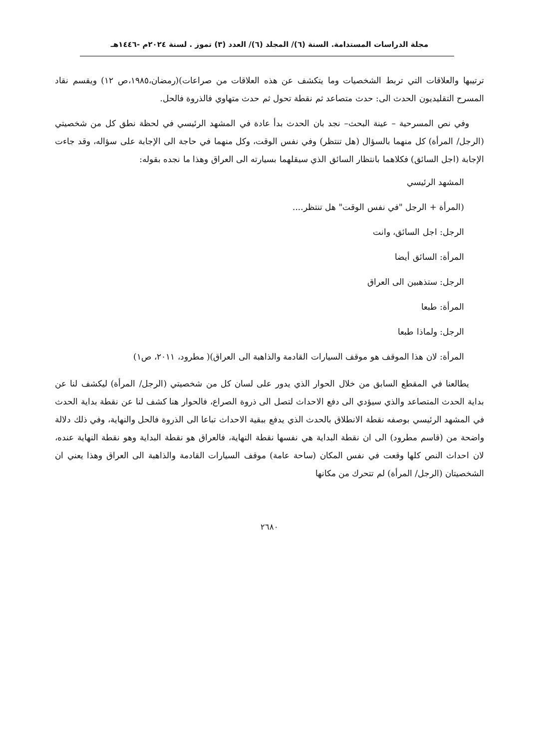مجلة الدراسات المستدامة. السنة (٦)/ المجلد (٦)/ العدد (٣) تموز . لسنة ٢٠٢٤م -١٤٤٦هـ
ترتيبها والعلاقات التي تربط الشخصيات وما يتكشف عن هذه العلاقات من صراعات)(رمضان،١٩٨٥،ص ١٢) ويقسم نقاد المسرح التقليديون الحدث الى: حدث متصاعد ثم نقطة تحول ثم حدث متهاوي فالذروة فالحل.
وفي نص المسرحية – عينة البحث– نجد بان الحدث بدأ عادة في المشهد الرئيسي في لحظة نطق كل من شخصيتي (الرجل/ المرأة) كل منهما بالسؤال (هل تنتظر) وفي نفس الوقت، وكل منهما في حاجة الى الإجابة على سؤاله، وقد جاءت الإجابة (اجل السائق) فكلاهما بانتظار السائق الذي سيقلهما بسيارته الى العراق وهذا ما نجده بقوله:
المشهد الرئيسي
(المرأة + الرجل "في نفس الوقت" هل تنتظر....
الرجل: اجل السائق، وانت
المرأة: السائق أيضا
الرجل: ستذهبين الى العراق
المرأة: طبعا
الرجل: ولماذا طبعا
المرأة: لان هذا الموقف هو موقف السيارات القادمة والذاهبة الى العراق)( مطرود، ٢٠١١، ص١)
يطالعنا في المقطع السابق من خلال الحوار الذي يدور على لسان كل من شخصيتي (الرجل/ المرأة) ليكشف لنا عن بداية الحدث المتصاعد والذي سيؤدي الى دفع الاحداث لتصل الى ذروة الصراع، فالحوار هنا كشف لنا عن نقطة بداية الحدث في المشهد الرئيسي بوصفه نقطة الانطلاق بالحدث الذي يدفع ببقية الاحداث تباعا الى الذروة فالحل والنهاية، وفي ذلك دلالة واضحة من (قاسم مطرود) الى ان نقطة البداية هي نفسها نقطة النهاية، فالعراق هو نقطة البداية وهو نقطة النهاية عنده، لان احداث النص كلها وقعت في نفس المكان (ساحة عامة) موقف السيارات القادمة والذاهبة الى العراق وهذا يعني ان الشخصيتان (الرجل/ المرأة) لم تتحرك من مكانها
٢٦٨٠